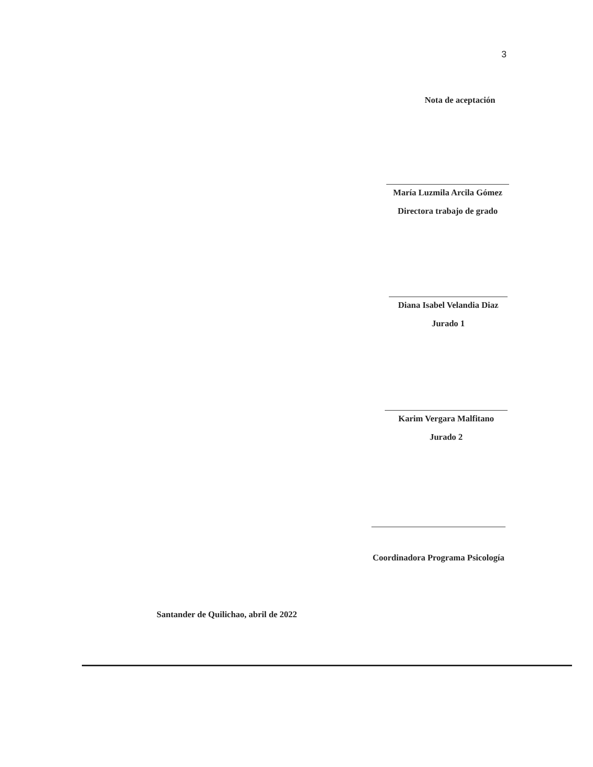3
Nota de aceptación
María Luzmila Arcila Gómez
Directora trabajo de grado
Diana Isabel Velandia Diaz
Jurado 1
Karim Vergara Malfitano
Jurado 2
Coordinadora Programa Psicología
Santander de Quilichao, abril de 2022